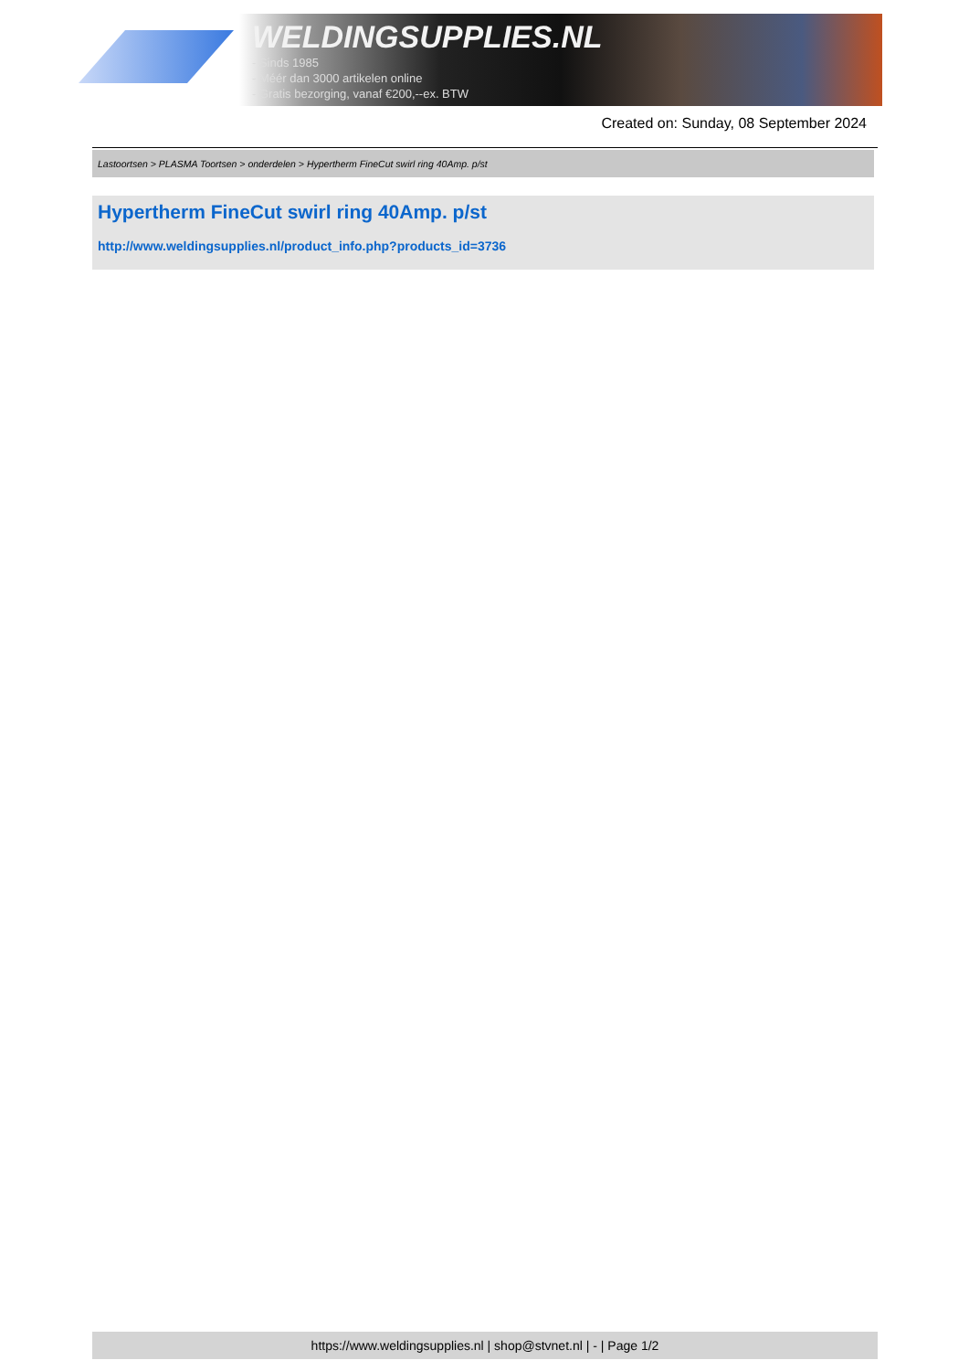WELDINGSUPPLIES.NL
- Sinds 1985
- Méér dan 3000 artikelen online
- Gratis bezorging, vanaf €200,--ex. BTW
Created on: Sunday, 08 September 2024
Lastoortsen > PLASMA Toortsen > onderdelen > Hypertherm FineCut swirl ring 40Amp. p/st
Hypertherm FineCut swirl ring 40Amp. p/st
http://www.weldingsupplies.nl/product_info.php?products_id=3736
https://www.weldingsupplies.nl | shop@stvnet.nl | - | Page 1/2